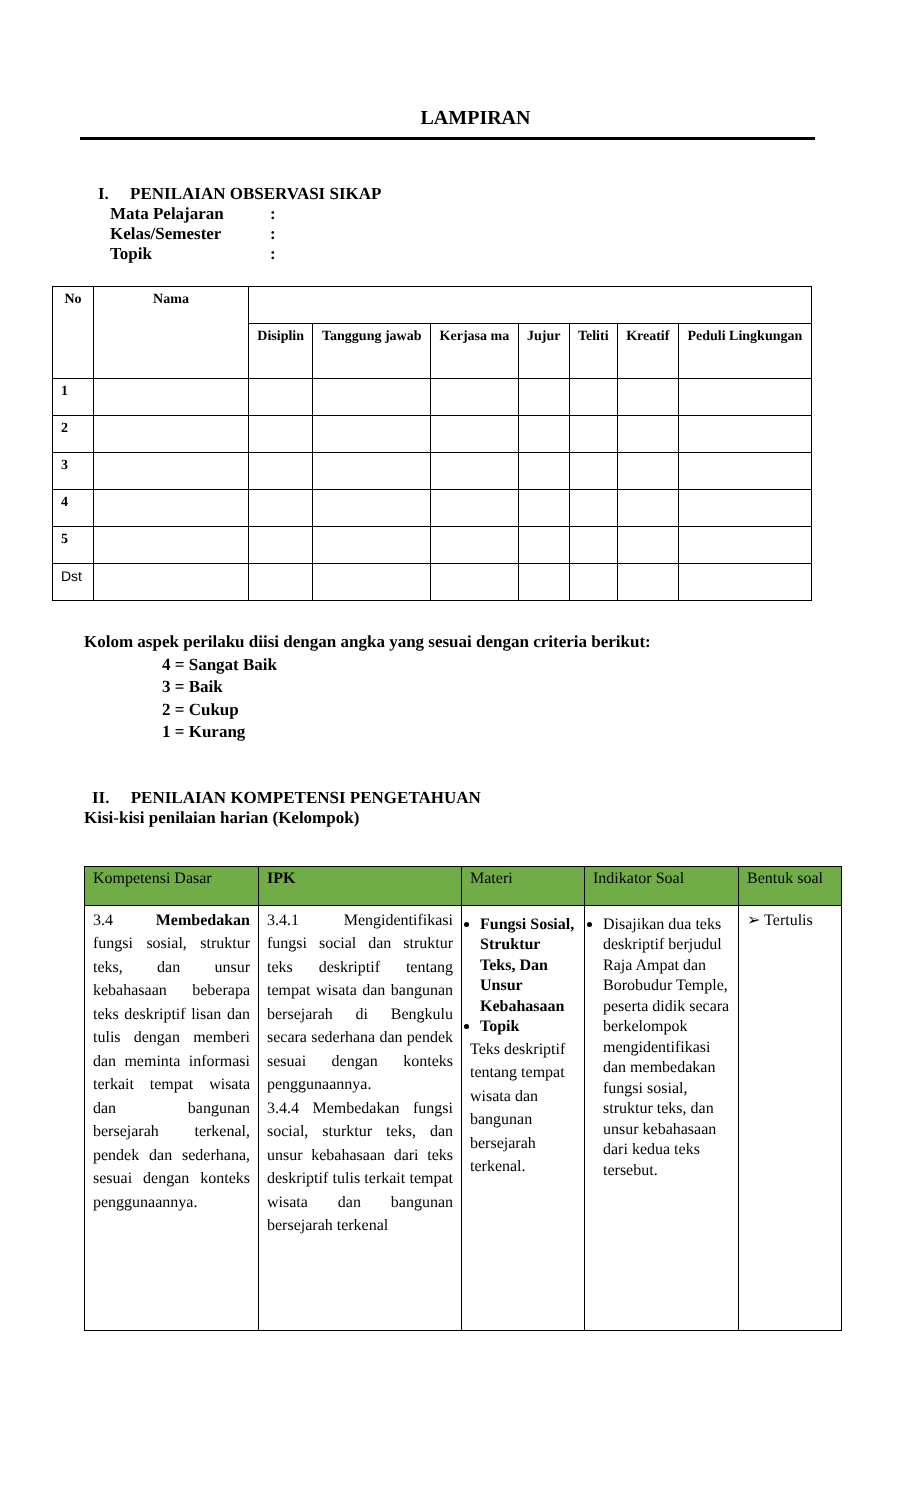LAMPIRAN
I. PENILAIAN OBSERVASI SIKAP
Mata Pelajaran:
Kelas/Semester:
Topik:
| No | Nama | | | | | | | |
| | | Disiplin | Tanggung jawab | Kerjasa ma | Jujur | Teliti | Kreatif | Peduli Lingkungan |
| 1 | | | | | | | | |
| 2 | | | | | | | | |
| 3 | | | | | | | | |
| 4 | | | | | | | | |
| 5 | | | | | | | | |
| Dst | | | | | | | | |
Kolom aspek perilaku diisi dengan angka yang sesuai dengan criteria berikut:
4 = Sangat Baik
3 = Baik
2 = Cukup
1 = Kurang
II. PENILAIAN KOMPETENSI PENGETAHUAN
Kisi-kisi penilaian harian (Kelompok)
| Kompetensi Dasar | IPK | Materi | Indikator Soal | Bentuk soal |
| --- | --- | --- | --- | --- |
| 3.4 Membedakan fungsi sosial, struktur teks, dan unsur kebahasaan beberapa teks deskriptif lisan dan tulis dengan memberi dan meminta informasi terkait tempat wisata dan bangunan bersejarah terkenal, pendek dan sederhana, sesuai dengan konteks penggunaannya. | 3.4.1 Mengidentifikasi fungsi social dan struktur teks deskriptif tentang tempat wisata dan bangunan bersejarah di Bengkulu secara sederhana dan pendek sesuai dengan konteks penggunaannya. 3.4.4 Membedakan fungsi social, sturktur teks, dan unsur kebahasaan dari teks deskriptif tulis terkait tempat wisata dan bangunan bersejarah terkenal | Fungsi Sosial, Struktur Teks, Dan Unsur Kebahasaan Topik Teks deskriptif tentang tempat wisata dan bangunan bersejarah terkenal. | Disajikan dua teks deskriptif berjudul Raja Ampat dan Borobudur Temple, peserta didik secara berkelompok mengidentifikasi dan membedakan fungsi sosial, struktur teks, dan unsur kebahasaan dari kedua teks tersebut. | ➢ Tertulis |